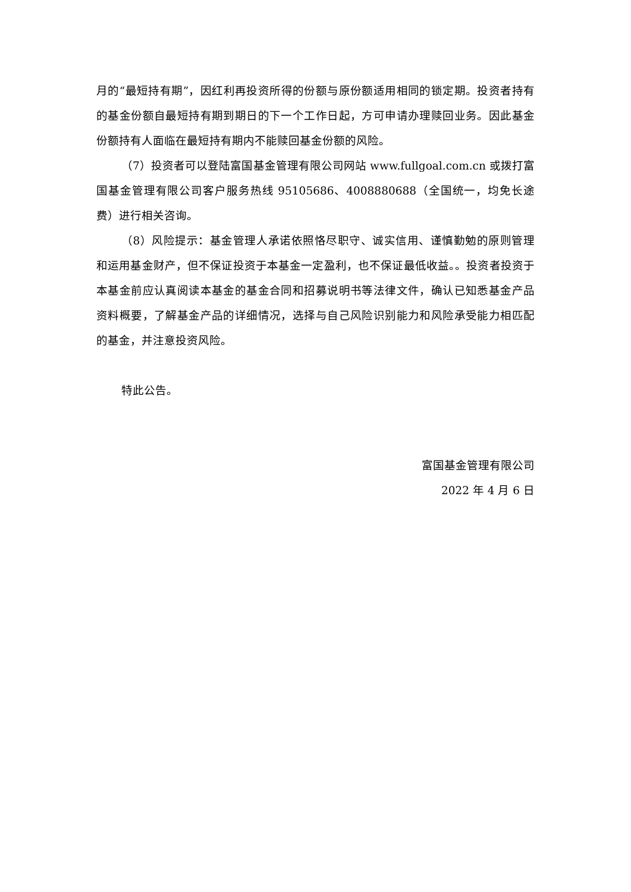月的“最短持有期”，因红利再投资所得的份额与原份额适用相同的锁定期。投资者持有的基金份额自最短持有期到期日的下一个工作日起，方可申请办理赎回业务。因此基金份额持有人面临在最短持有期内不能赎回基金份额的风险。
（7）投资者可以登陆富国基金管理有限公司网站 www.fullgoal.com.cn 或拨打富国基金管理有限公司客户服务热线 95105686、4008880688（全国统一，均免长途费）进行相关咨询。
（8）风险提示：基金管理人承诺依照恪尽职守、诚实信用、谨慎勤勉的原则管理和运用基金财产，但不保证投资于本基金一定盈利，也不保证最低收益。。投资者投资于本基金前应认真阅读本基金的基金合同和招募说明书等法律文件，确认已知悉基金产品资料概要，了解基金产品的详细情况，选择与自己风险识别能力和风险承受能力相匹配的基金，并注意投资风险。
特此公告。
富国基金管理有限公司
2022 年 4 月 6 日